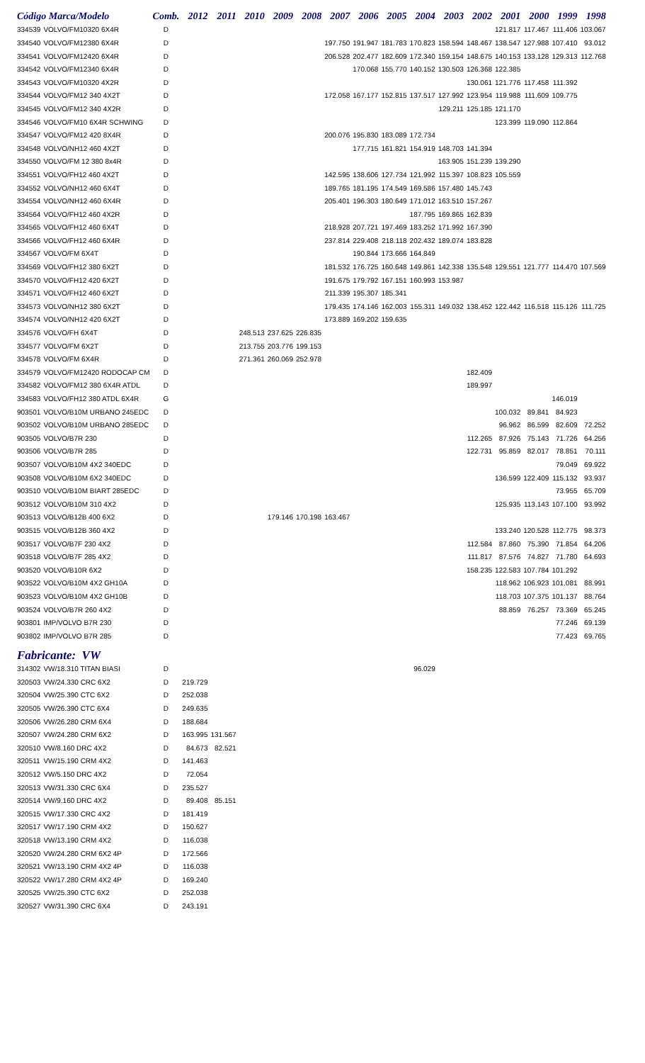| Código Marca/Modelo | | Comb. | 2012 | 2011 | 2010 | 2009 | 2008 | 2007 | 2006 | 2005 | 2004 | 2003 | 2002 | 2001 | 2000 | 1999 | 1998 |
| --- | --- | --- | --- | --- | --- | --- | --- | --- | --- | --- | --- | --- | --- | --- | --- | --- | --- |
| 334539 | VOLVO/FM10320 6X4R | D | | | | | | | | | | | | 121.817 | 117.467 | 111.406 | 103.067 |
| 334540 | VOLVO/FM12380 6X4R | D | | | | | | 197.750 | 191.947 | 181.783 | 170.823 | 158.594 | 148.467 | 138.547 | 127.988 | 107.410 | 93.012 |
| 334541 | VOLVO/FM12420 6X4R | D | | | | | | 206.528 | 202.477 | 182.609 | 172.340 | 159.154 | 148.675 | 140.153 | 133.128 | 129.313 | 112.768 |
| 334542 | VOLVO/FM12340 6X4R | D | | | | | | | 170.068 | 155.770 | 140.152 | 130.503 | 126.368 | 122.385 | | | |
| 334543 | VOLVO/FM10320 4X2R | D | | | | | | | | | | | 130.061 | 121.776 | 117.458 | 111.392 | |
| 334544 | VOLVO/FM12 340 4X2T | D | | | | | | 172.058 | 167.177 | 152.815 | 137.517 | 127.992 | 123.954 | 119.988 | 111.609 | 109.775 | |
| 334545 | VOLVO/FM12 340 4X2R | D | | | | | | | | | | 129.211 | 125.185 | 121.170 | | | |
| 334546 | VOLVO/FM10 6X4R SCHWING | D | | | | | | | | | | | | 123.399 | 119.090 | 112.864 | |
| 334547 | VOLVO/FM12 420 8X4R | D | | | | | | 200.076 | 195.830 | 183.089 | 172.734 | | | | | | |
| 334548 | VOLVO/NH12 460 4X2T | D | | | | | | | 177.715 | 161.821 | 154.919 | 148.703 | 141.394 | | | | |
| 334550 | VOLVO/FM 12 380 8x4R | D | | | | | | | | | | 163.905 | 151.239 | 139.290 | | | |
| 334551 | VOLVO/FH12 460 4X2T | D | | | | | | 142.595 | 138.606 | 127.734 | 121.992 | 115.397 | 108.823 | 105.559 | | | |
| 334552 | VOLVO/NH12 460 6X4T | D | | | | | | 189.765 | 181.195 | 174.549 | 169.586 | 157.480 | 145.743 | | | | |
| 334554 | VOLVO/NH12 460 6X4R | D | | | | | | 205.401 | 196.303 | 180.649 | 171.012 | 163.510 | 157.267 | | | | |
| 334564 | VOLVO/FH12 460 4X2R | D | | | | | | | | | 187.795 | 169.865 | 162.839 | | | | |
| 334565 | VOLVO/FH12 460 6X4T | D | | | | | | 218.928 | 207.721 | 197.469 | 183.252 | 171.992 | 167.390 | | | | |
| 334566 | VOLVO/FH12 460 6X4R | D | | | | | | 237.814 | 229.408 | 218.118 | 202.432 | 189.074 | 183.828 | | | | |
| 334567 | VOLVO/FM 6X4T | D | | | | | | | 190.844 | 173.666 | 164.849 | | | | | | |
| 334569 | VOLVO/FH12 380 6X2T | D | | | | | | 181.532 | 176.725 | 160.648 | 149.861 | 142.338 | 135.548 | 129.551 | 121.777 | 114.470 | 107.569 |
| 334570 | VOLVO/FH12 420 6X2T | D | | | | | | 191.675 | 179.792 | 167.151 | 160.993 | 153.987 | | | | | |
| 334571 | VOLVO/FH12 460 6X2T | D | | | | | | 211.339 | 195.307 | 185.341 | | | | | | | |
| 334573 | VOLVO/NH12 380 6X2T | D | | | | | | 179.435 | 174.146 | 162.003 | 155.311 | 149.032 | 138.452 | 122.442 | 116.518 | 115.126 | 111.725 |
| 334574 | VOLVO/NH12 420 6X2T | D | | | | | | 173.889 | 169.202 | 159.635 | | | | | | | |
| 334576 | VOLVO/FH 6X4T | D | | | 248.513 | 237.625 | 226.835 | | | | | | | | | | |
| 334577 | VOLVO/FM 6X2T | D | | | 213.755 | 203.776 | 199.153 | | | | | | | | | | |
| 334578 | VOLVO/FM 6X4R | D | | | 271.361 | 260.069 | 252.978 | | | | | | | | | | |
| 334579 | VOLVO/FM12420 RODOCAP CM | D | | | | | | | | | | | 182.409 | | | | |
| 334582 | VOLVO/FM12 380 6X4R ATDL | D | | | | | | | | | | | 189.997 | | | | |
| 334583 | VOLVO/FH12 380 ATDL 6X4R | G | | | | | | | | | | | | | | 146.019 | |
| 903501 | VOLVO/B10M URBANO 245EDC | D | | | | | | | | | | | | 100.032 | 89.841 | 84.923 | |
| 903502 | VOLVO/B10M URBANO 285EDC | D | | | | | | | | | | | | 96.962 | 86.599 | 82.609 | 72.252 |
| 903505 | VOLVO/B7R 230 | D | | | | | | | | | | | 112.265 | 87.926 | 75.143 | 71.726 | 64.256 |
| 903506 | VOLVO/B7R 285 | D | | | | | | | | | | | 122.731 | 95.859 | 82.017 | 78.851 | 70.111 |
| 903507 | VOLVO/B10M 4X2 340EDC | D | | | | | | | | | | | | | | 79.049 | 69.922 |
| 903508 | VOLVO/B10M 6X2 340EDC | D | | | | | | | | | | | | 136.599 | 122.409 | 115.132 | 93.937 |
| 903510 | VOLVO/B10M BIART 285EDC | D | | | | | | | | | | | | | | 73.955 | 65.709 |
| 903512 | VOLVO/B10M 310 4X2 | D | | | | | | | | | | | | 125.935 | 113.143 | 107.100 | 93.992 |
| 903513 | VOLVO/B12B 400 6X2 | D | | | | 179.146 | 170.198 | 163.467 | | | | | | | | | |
| 903515 | VOLVO/B12B 360 4X2 | D | | | | | | | | | | | | 133.240 | 120.528 | 112.775 | 98.373 |
| 903517 | VOLVO/B7F 230 4X2 | D | | | | | | | | | | | 112.584 | 87.860 | 75.390 | 71.854 | 64.206 |
| 903518 | VOLVO/B7F 285 4X2 | D | | | | | | | | | | | 111.817 | 87.576 | 74.827 | 71.780 | 64.693 |
| 903520 | VOLVO/B10R 6X2 | D | | | | | | | | | | | 158.235 | 122.583 | 107.784 | 101.292 | |
| 903522 | VOLVO/B10M 4X2 GH10A | D | | | | | | | | | | | | 118.962 | 106.923 | 101.081 | 88.991 |
| 903523 | VOLVO/B10M 4X2 GH10B | D | | | | | | | | | | | | 118.703 | 107.375 | 101.137 | 88.764 |
| 903524 | VOLVO/B7R 260 4X2 | D | | | | | | | | | | | | 88.859 | 76.257 | 73.369 | 65.245 |
| 903801 | IMP/VOLVO B7R 230 | D | | | | | | | | | | | | | | 77.246 | 69.139 |
| 903802 | IMP/VOLVO B7R 285 | D | | | | | | | | | | | | | | 77.423 | 69.765 |
| Fabricante: VW | | | | | | | | | | | | | | | | | |
| 314302 | VW/18.310 TITAN BIASI | D | | | | | | | | | 96.029 | | | | | | |
| 320503 | VW/24.330 CRC 6X2 | D | 219.729 | | | | | | | | | | | | | | |
| 320504 | VW/25.390 CTC 6X2 | D | 252.038 | | | | | | | | | | | | | | |
| 320505 | VW/26.390 CTC 6X4 | D | 249.635 | | | | | | | | | | | | | | |
| 320506 | VW/26.280 CRM 6X4 | D | 188.684 | | | | | | | | | | | | | | |
| 320507 | VW/24.280 CRM 6X2 | D | 163.995 | 131.567 | | | | | | | | | | | | | |
| 320510 | VW/8.160 DRC 4X2 | D | 84.673 | 82.521 | | | | | | | | | | | | | |
| 320511 | VW/15.190 CRM 4X2 | D | 141.463 | | | | | | | | | | | | | | |
| 320512 | VW/5.150 DRC 4X2 | D | 72.054 | | | | | | | | | | | | | | |
| 320513 | VW/31.330 CRC 6X4 | D | 235.527 | | | | | | | | | | | | | | |
| 320514 | VW/9.160 DRC 4X2 | D | 89.408 | 85.151 | | | | | | | | | | | | | |
| 320515 | VW/17.330 CRC 4X2 | D | 181.419 | | | | | | | | | | | | | | |
| 320517 | VW/17.190 CRM 4X2 | D | 150.627 | | | | | | | | | | | | | | |
| 320518 | VW/13.190 CRM 4X2 | D | 116.038 | | | | | | | | | | | | | | |
| 320520 | VW/24.280 CRM 6X2 4P | D | 172.566 | | | | | | | | | | | | | | |
| 320521 | VW/13.190 CRM 4X2 4P | D | 116.038 | | | | | | | | | | | | | | |
| 320522 | VW/17.280 CRM 4X2 4P | D | 169.240 | | | | | | | | | | | | | | |
| 320525 | VW/25.390 CTC 6X2 | D | 252.038 | | | | | | | | | | | | | | |
| 320527 | VW/31.390 CRC 6X4 | D | 243.191 | | | | | | | | | | | | | | |